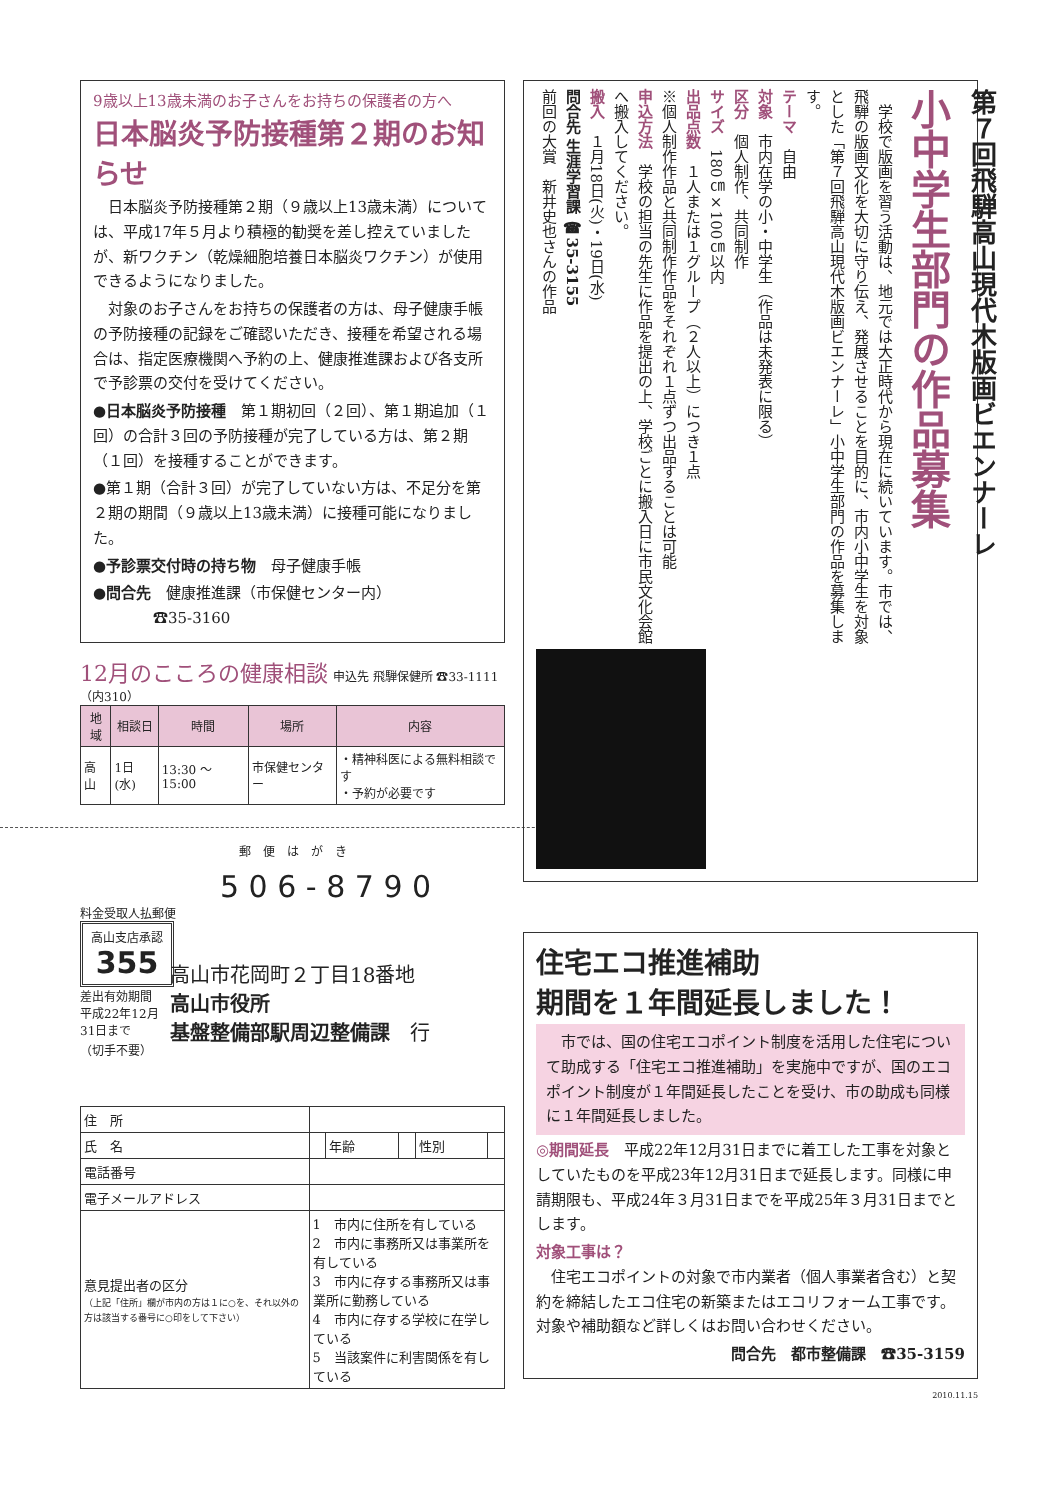9歳以上13歳未満のお子さんをお持ちの保護者の方へ
日本脳炎予防接種第２期のお知らせ
　日本脳炎予防接種第２期（９歳以上13歳未満）については、平成17年５月より積極的勧奨を差し控えていましたが、新ワクチン（乾燥細胞培養日本脳炎ワクチン）が使用できるようになりました。
　対象のお子さんをお持ちの保護者の方は、母子健康手帳の予防接種の記録をご確認いただき、接種を希望される場合は、指定医療機関へ予約の上、健康推進課および各支所で予診票の交付を受けてください。
●日本脳炎予防接種　第１期初回（２回）、第１期追加（１回）の合計３回の予防接種が完了している方は、第２期（１回）を接種することができます。
●第１期（合計３回）が完了していない方は、不足分を第２期の期間（９歳以上13歳未満）に接種可能になりました。
●予診票交付時の持ち物　母子健康手帳
●問合先　健康推進課（市保健センター内）
　　　　☎35-3160
12月のこころの健康相談 申込先 飛騨保健所 ☎33-1111（内310）
| 地域 | 相談日 | 時間 | 場所 | 内容 |
| --- | --- | --- | --- | --- |
| 高山 | 1日(水) | 13:30 ～15:00 | 市保健センター | ・精神科医による無料相談です ・予約が必要です |
郵　便　は　が　き
5 0 6 - 8 7 9 0
料金受取人払郵便
高山支店承認
355
差出有効期間
平成22年12月
31日まで
（切手不要）
高山市花岡町２丁目18番地
高山市役所
基盤整備部駅周辺整備課　行
| 住 所 | | | | | |
| 氏 名 | | 年齢 | | 性別 | |
| 電話番号 | | | | | |
| 電子メールアドレス | | | | | |
| 意見提出者の区分 （上記「住所」欄が市内の方は１に○を、それ以外の方は該当する番号に○印をして下さい） | 1 市内に住所を有している 2 市内に事務所又は事業所を有している 3 市内に存する事務所又は事業所に勤務している 4 市内に存する学校に在学している 5 当該案件に利害関係を有している | | | | |
第７回飛騨高山現代木版画ビエンナーレ
小中学生部門の作品募集
　学校で版画を習う活動は、地元では大正時代から現在に続いています。市では、飛騨の版画文化を大切に守り伝え、発展させることを目的に、市内小中学生を対象とした「第７回飛騨高山現代木版画ビエンナーレ」小中学生部門の作品を募集します。
テーマ　自由
対象　市内在学の小・中学生（作品は未発表に限る）
区分　個人制作、共同制作
サイズ　180㎝×100㎝以内
出品点数　１人または１グループ（２人以上）につき１点
※個人制作作品と共同制作作品をそれぞれ１点ずつ出品することは可能
申込方法　学校の担当の先生に作品を提出の上、学校ごとに搬入日に市民文化会館へ搬入してください。
搬入　１月18日(火)・19日(水)
問合先 生涯学習課 ☎35-3155
前回の大賞　新井史也さんの作品
住宅エコ推進補助
期間を１年間延長しました！
　市では、国の住宅エコポイント制度を活用した住宅について助成する「住宅エコ推進補助」を実施中ですが、国のエコポイント制度が１年間延長したことを受け、市の助成も同様に１年間延長しました。
◎期間延長　平成22年12月31日までに着工した工事を対象としていたものを平成23年12月31日まで延長します。同様に申請期限も、平成24年３月31日までを平成25年３月31日までとします。
対象工事は？
　住宅エコポイントの対象で市内業者（個人事業者含む）と契約を締結したエコ住宅の新築またはエコリフォーム工事です。対象や補助額など詳しくはお問い合わせください。
問合先　都市整備課　☎35-3159
2010.11.15